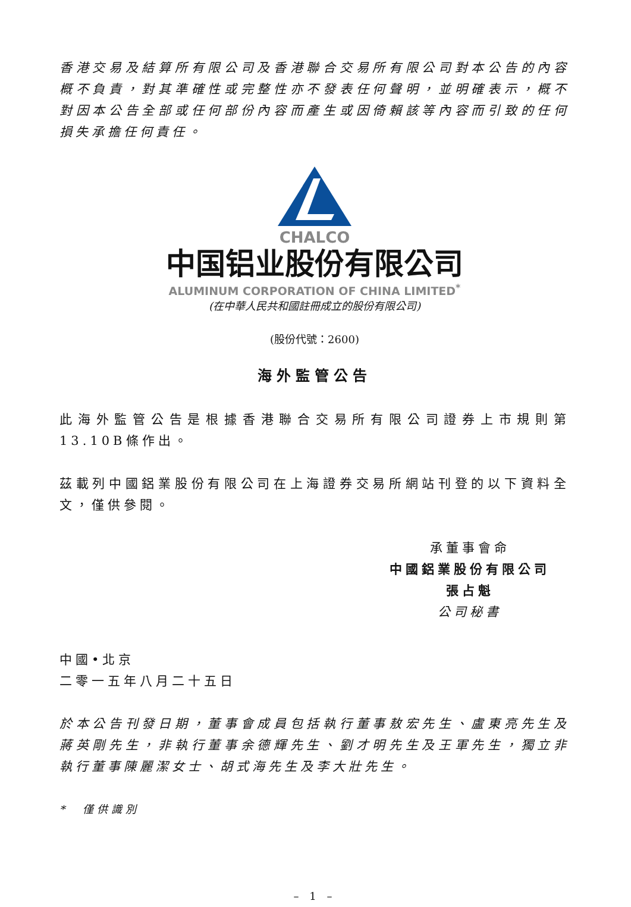香港交易及結算所有限公司及香港聯合交易所有限公司對本公告的內容概不負責，對其準確性或完整性亦不發表任何聲明，並明確表示，概不對因本公告全部或任何部份內容而產生或因倚賴該等內容而引致的任何損失承擔任何責任。
CHALCO
中国铝业股份有限公司
ALUMINUM CORPORATION OF CHINA LIMITED<sup>*</sup>
(在中華人民共和國註冊成立的股份有限公司)
(股份代號：2600)
海外監管公告
此海外監管公告是根據香港聯合交易所有限公司證券上市規則第13.10B條作出。
茲載列中國鋁業股份有限公司在上海證券交易所網站刊登的以下資料全文，僅供參閱。
承董事會命
中國鋁業股份有限公司
張占魁
公司秘書
中國•北京
二零一五年八月二十五日
於本公告刊發日期，董事會成員包括執行董事敖宏先生、盧東亮先生及蔣英剛先生，非執行董事余德輝先生、劉才明先生及王軍先生，獨立非執行董事陳麗潔女士、胡式海先生及李大壯先生。
*　僅供識別
– 1 –